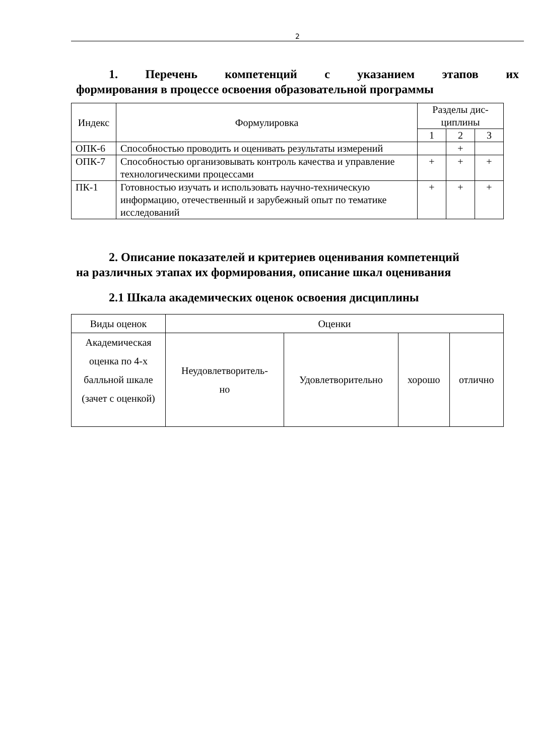2
1. Перечень компетенций с указанием этапов их
формирования в процессе освоения образовательной программы
| Индекс | Формулировка | Разделы дис- циплины | | |
| --- | --- | --- | --- | --- |
| | | 1 | 2 | 3 |
| ОПК-6 | Способностью проводить и оценивать результаты измерений | | + | |
| ОПК-7 | Способностью организовывать контроль качества и управление технологическими процессами | + | + | + |
| ПК-1 | Готовностью изучать и использовать научно-техническую информацию, отечественный и зарубежный опыт по тематике исследований | + | + | + |
2. Описание показателей и критериев оценивания компетенций
на различных этапах их формирования, описание шкал оценивания
2.1 Шкала академических оценок освоения дисциплины
| Виды оценок | Оценки | | | |
| Академическая оценка по 4-х балльной шкале (зачет с оценкой) | Неудовлетворитель- но | Удовлетворительно | хорошо | отлично |